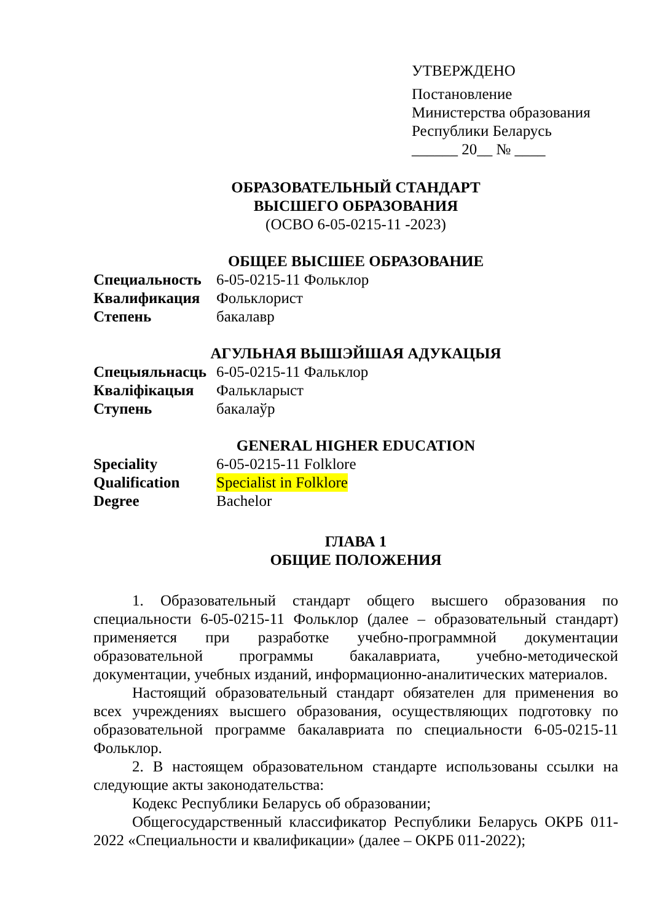УТВЕРЖДЕНО
Постановление
Министерства образования
Республики Беларусь
______ 20__ № ____
ОБРАЗОВАТЕЛЬНЫЙ СТАНДАРТ
ВЫСШЕГО ОБРАЗОВАНИЯ
(ОСВО 6-05-0215-11 -2023)
ОБЩЕЕ ВЫСШЕЕ ОБРАЗОВАНИЕ
Специальность 6-05-0215-11 Фольклор
Квалификация Фольклорист
Степень бакалавр
АГУЛЬНАЯ ВЫШЭЙШАЯ АДУКАЦЫЯ
Спецыяльнасць 6-05-0215-11 Фальклор
Кваліфікацыя Фальклapыст
Ступень бакалаўр
GENERAL HIGHER EDUCATION
Speciality 6-05-0215-11 Folklore
Qualification Specialist in Folklore
Degree Bachelor
ГЛАВА 1
ОБЩИЕ ПОЛОЖЕНИЯ
1. Образовательный стандарт общего высшего образования по специальности 6-05-0215-11 Фольклор (далее – образовательный стандарт) применяется при разработке учебно-программной документации образовательной программы бакалавриата, учебно-методической документации, учебных изданий, информационно-аналитических материалов.
Настоящий образовательный стандарт обязателен для применения во всех учреждениях высшего образования, осуществляющих подготовку по образовательной программе бакалавриата по специальности 6-05-0215-11 Фольклор.
2. В настоящем образовательном стандарте использованы ссылки на следующие акты законодательства:
Кодекс Республики Беларусь об образовании;
Общегосударственный классификатор Республики Беларусь ОКРБ 011-2022 «Специальности и квалификации» (далее – ОКРБ 011-2022);